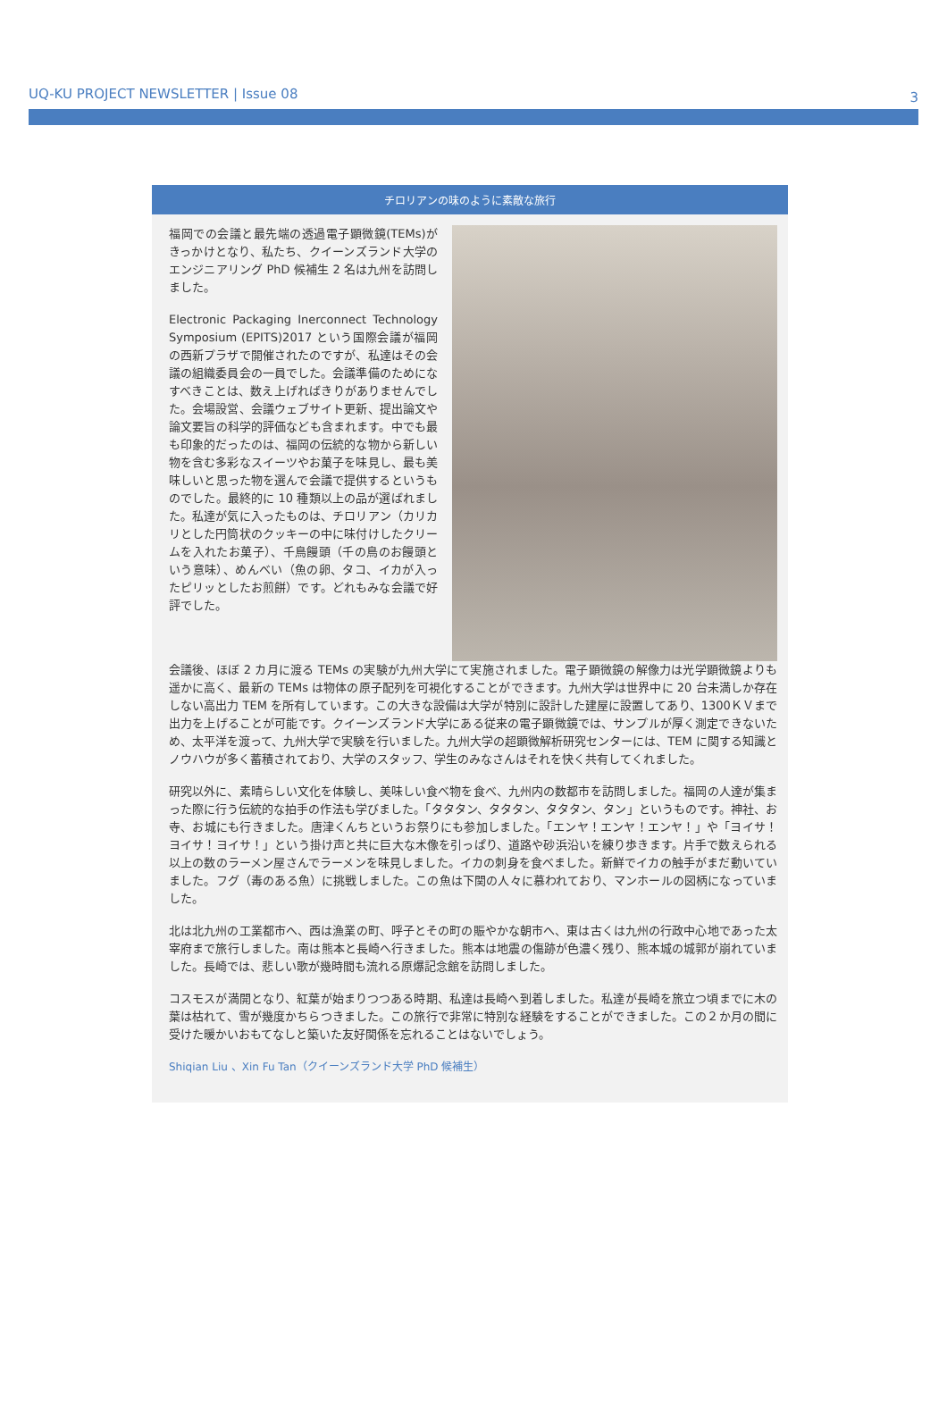UQ-KU PROJECT NEWSLETTER | Issue 08 3
チロリアンの味のように素敵な旅行
福岡での会議と最先端の透過電子顕微鏡(TEMs)がきっかけとなり、私たち、クイーンズランド大学のエンジニアリング PhD 候補生 2 名は九州を訪問しました。
Electronic Packaging Inerconnect Technology Symposium (EPITS)2017 という国際会議が福岡の西新プラザで開催されたのですが、私達はその会議の組織委員会の一員でした。会議準備のためになすべきことは、数え上げればきりがありませんでした。会場設営、会議ウェブサイト更新、提出論文や論文要旨の科学的評価なども含まれます。中でも最も印象的だったのは、福岡の伝統的な物から新しい物を含む多彩なスイーツやお菓子を味見し、最も美味しいと思った物を選んで会議で提供するというものでした。最終的に 10 種類以上の品が選ばれました。私達が気に入ったものは、チロリアン（カリカリとした円筒状のクッキーの中に味付けしたクリームを入れたお菓子）、千鳥饅頭（千の鳥のお饅頭という意味）、めんべい（魚の卵、タコ、イカが入ったピリッとしたお煎餅）です。どれもみな会議で好評でした。
会議後、ほぼ 2 カ月に渡る TEMs の実験が九州大学にて実施されました。電子顕微鏡の解像力は光学顕微鏡よりも遥かに高く、最新の TEMs は物体の原子配列を可視化することができます。九州大学は世界中に 20 台未満しか存在しない高出力 TEM を所有しています。この大きな設備は大学が特別に設計した建屋に設置してあり、1300ＫＶまで出力を上げることが可能です。クイーンズランド大学にある従来の電子顕微鏡では、サンプルが厚く測定できないため、太平洋を渡って、九州大学で実験を行いました。九州大学の超顕微解析研究センターには、TEM に関する知識とノウハウが多く蓄積されており、大学のスタッフ、学生のみなさんはそれを快く共有してくれました。
研究以外に、素晴らしい文化を体験し、美味しい食べ物を食べ、九州内の数都市を訪問しました。福岡の人達が集まった際に行う伝統的な拍手の作法も学びました。「タタタン、タタタン、タタタン、タン」というものです。神社、お寺、お城にも行きました。唐津くんちというお祭りにも参加しました。「エンヤ！エンヤ！エンヤ！」や「ヨイサ！ヨイサ！ヨイサ！」という掛け声と共に巨大な木像を引っぱり、道路や砂浜沿いを練り歩きます。片手で数えられる以上の数のラーメン屋さんでラーメンを味見しました。イカの刺身を食べました。新鮮でイカの触手がまだ動いていました。フグ（毒のある魚）に挑戦しました。この魚は下関の人々に慕われており、マンホールの図柄になっていました。
北は北九州の工業都市へ、西は漁業の町、呼子とその町の賑やかな朝市へ、東は古くは九州の行政中心地であった太宰府まで旅行しました。南は熊本と長崎へ行きました。熊本は地震の傷跡が色濃く残り、熊本城の城郭が崩れていました。長崎では、悲しい歌が幾時間も流れる原爆記念館を訪問しました。
コスモスが満開となり、紅葉が始まりつつある時期、私達は長崎へ到着しました。私達が長崎を旅立つ頃までに木の葉は枯れて、雪が幾度かちらつきました。この旅行で非常に特別な経験をすることができました。この２か月の間に受けた暖かいおもてなしと築いた友好関係を忘れることはないでしょう。
Shiqian Liu 、Xin Fu Tan（クイーンズランド大学 PhD 候補生）